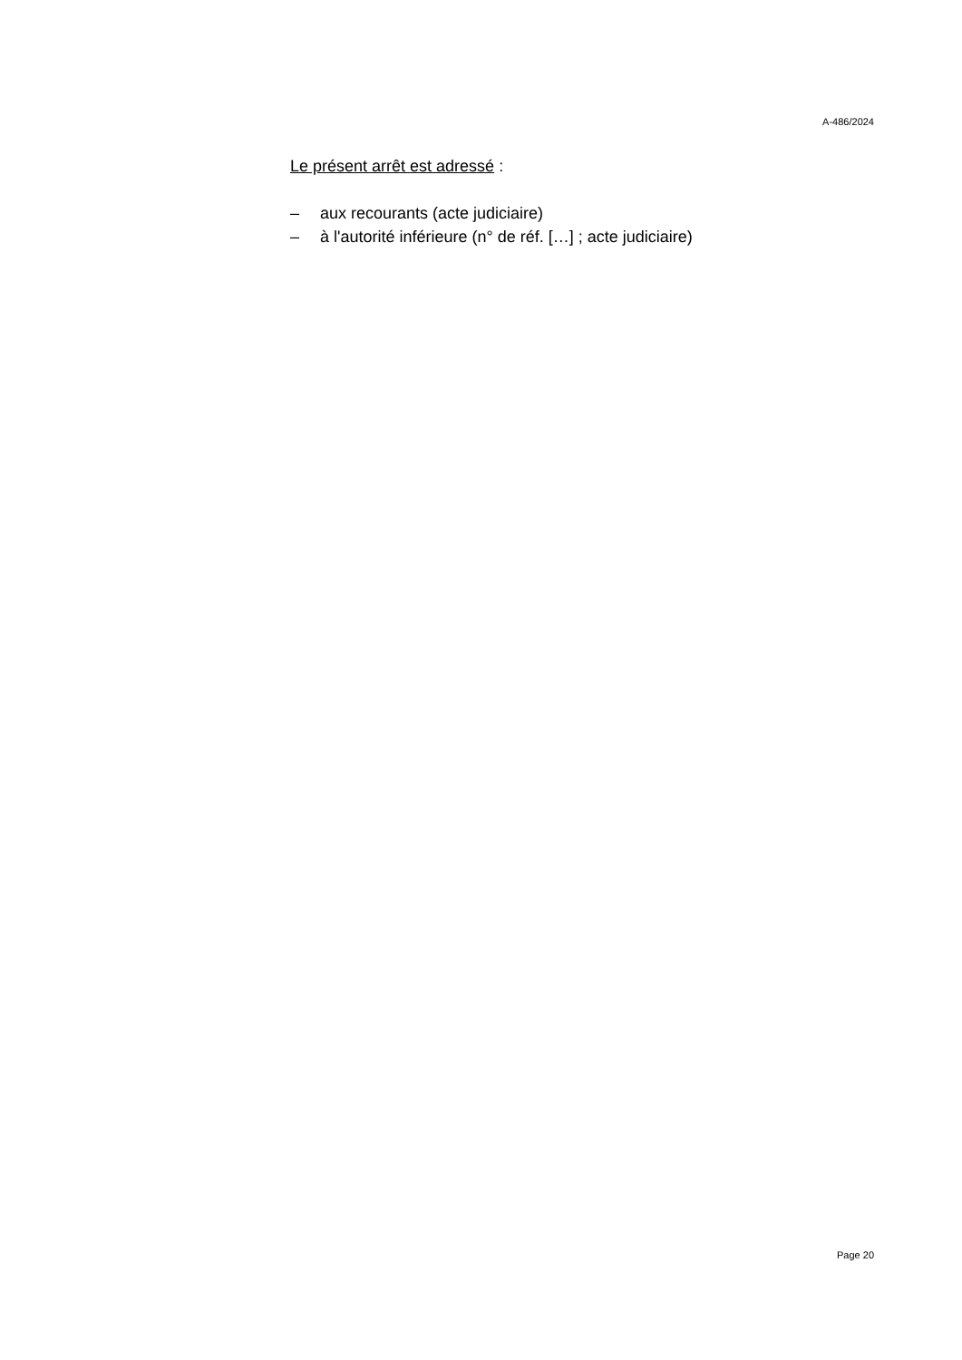A-486/2024
Le présent arrêt est adressé :
– aux recourants (acte judiciaire)
– à l'autorité inférieure (n° de réf. […] ; acte judiciaire)
Page 20